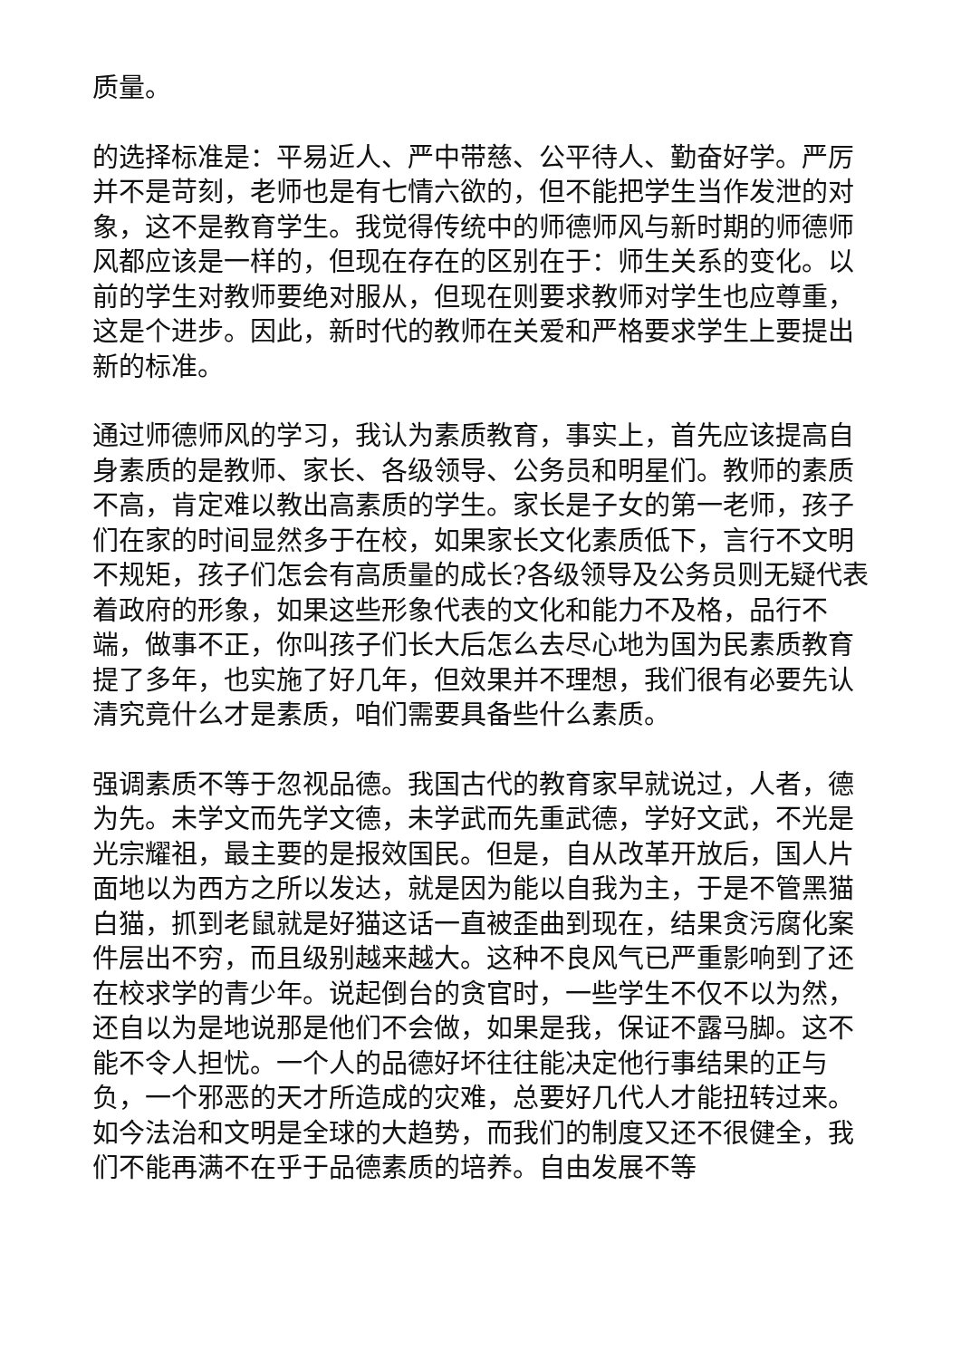质量。
的选择标准是：平易近人、严中带慈、公平待人、勤奋好学。严厉并不是苛刻，老师也是有七情六欲的，但不能把学生当作发泄的对象，这不是教育学生。我觉得传统中的师德师风与新时期的师德师风都应该是一样的，但现在存在的区别在于：师生关系的变化。以前的学生对教师要绝对服从，但现在则要求教师对学生也应尊重，这是个进步。因此，新时代的教师在关爱和严格要求学生上要提出新的标准。
通过师德师风的学习，我认为素质教育，事实上，首先应该提高自身素质的是教师、家长、各级领导、公务员和明星们。教师的素质不高，肯定难以教出高素质的学生。家长是子女的第一老师，孩子们在家的时间显然多于在校，如果家长文化素质低下，言行不文明不规矩，孩子们怎会有高质量的成长?各级领导及公务员则无疑代表着政府的形象，如果这些形象代表的文化和能力不及格，品行不端，做事不正，你叫孩子们长大后怎么去尽心地为国为民素质教育提了多年，也实施了好几年，但效果并不理想，我们很有必要先认清究竟什么才是素质，咱们需要具备些什么素质。
强调素质不等于忽视品德。我国古代的教育家早就说过，人者，德为先。未学文而先学文德，未学武而先重武德，学好文武，不光是光宗耀祖，最主要的是报效国民。但是，自从改革开放后，国人片面地以为西方之所以发达，就是因为能以自我为主，于是不管黑猫白猫，抓到老鼠就是好猫这话一直被歪曲到现在，结果贪污腐化案件层出不穷，而且级别越来越大。这种不良风气已严重影响到了还在校求学的青少年。说起倒台的贪官时，一些学生不仅不以为然，还自以为是地说那是他们不会做，如果是我，保证不露马脚。这不能不令人担忧。一个人的品德好坏往往能决定他行事结果的正与负，一个邪恶的天才所造成的灾难，总要好几代人才能扭转过来。如今法治和文明是全球的大趋势，而我们的制度又还不很健全，我们不能再满不在乎于品德素质的培养。自由发展不等